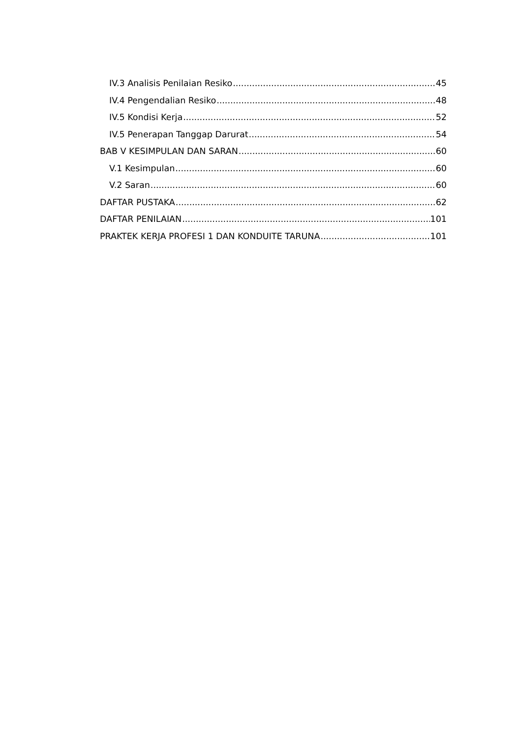IV.3 Analisis Penilaian Resiko 45
IV.4 Pengendalian Resiko 48
IV.5 Kondisi Kerja 52
IV.5 Penerapan Tanggap Darurat 54
BAB V KESIMPULAN DAN SARAN 60
V.1 Kesimpulan 60
V.2 Saran 60
DAFTAR PUSTAKA 62
DAFTAR PENILAIAN 101
PRAKTEK KERJA PROFESI 1 DAN KONDUITE TARUNA 101